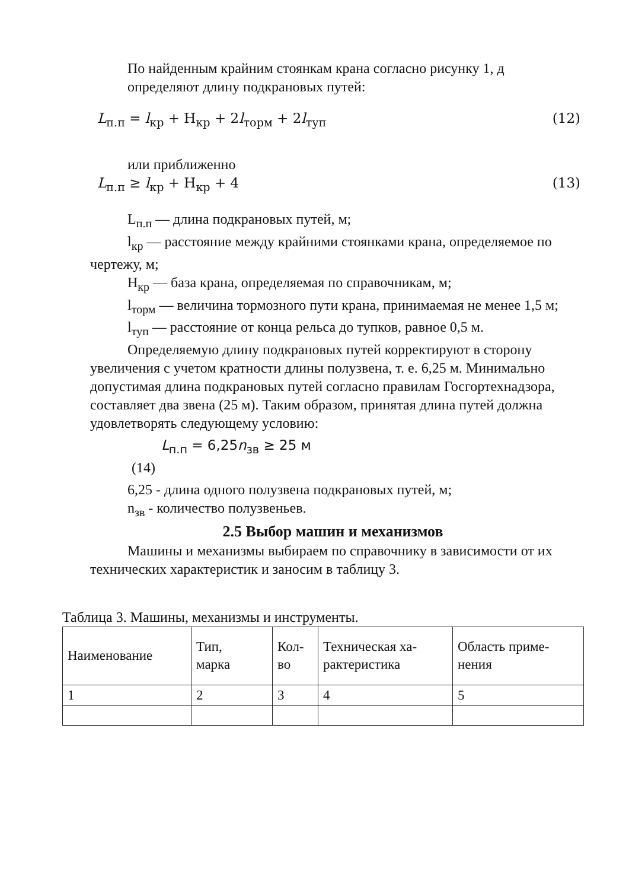По найденным крайним стоянкам крана согласно рисунку 1, д
определяют длину подкрановых путей:
L<sub>п.п</sub> = l<sub>кр</sub> + Н<sub>кр</sub> + 2l<sub>торм</sub> + 2l<sub>туп</sub> (12)
или приближенно
L<sub>п.п</sub> ≥ l<sub>кр</sub> + Н<sub>кр</sub> + 4 (13)
L<sub>п.п</sub> — длина подкрановых путей, м;
l<sub>кр</sub> — расстояние между крайними стоянками крана, определяемое по чертежу, м;
Н<sub>кр</sub> — база крана, определяемая по справочникам, м;
l<sub>торм</sub> — величина тормозного пути крана, принимаемая не менее 1,5 м;
l<sub>туп</sub> — расстояние от конца рельса до тупков, равное 0,5 м.
Определяемую длину подкрановых путей корректируют в сторону увеличения с учетом кратности длины полузвена, т. е. 6,25 м. Минимально допустимая длина подкрановых путей согласно правилам Госгортехнадзора, составляет два звена (25 м). Таким образом, принятая длина путей должна удовлетворять следующему условию:
L<sub>п.п</sub> = 6,25n<sub>зв</sub> ≥ 25 м
(14)
6,25 - длина одного полузвена подкрановых путей, м;
n<sub>зв</sub> - количество полузвеньев.
2.5 Выбор машин и механизмов
Машины и механизмы выбираем по справочнику в зависимости от их технических характеристик и заносим в таблицу 3.
Таблица 3. Машины, механизмы и инструменты.
| Наименование | Тип, марка | Кол- во | Техническая ха- рактеристика | Область приме- нения |
| 1 | 2 | 3 | 4 | 5 |